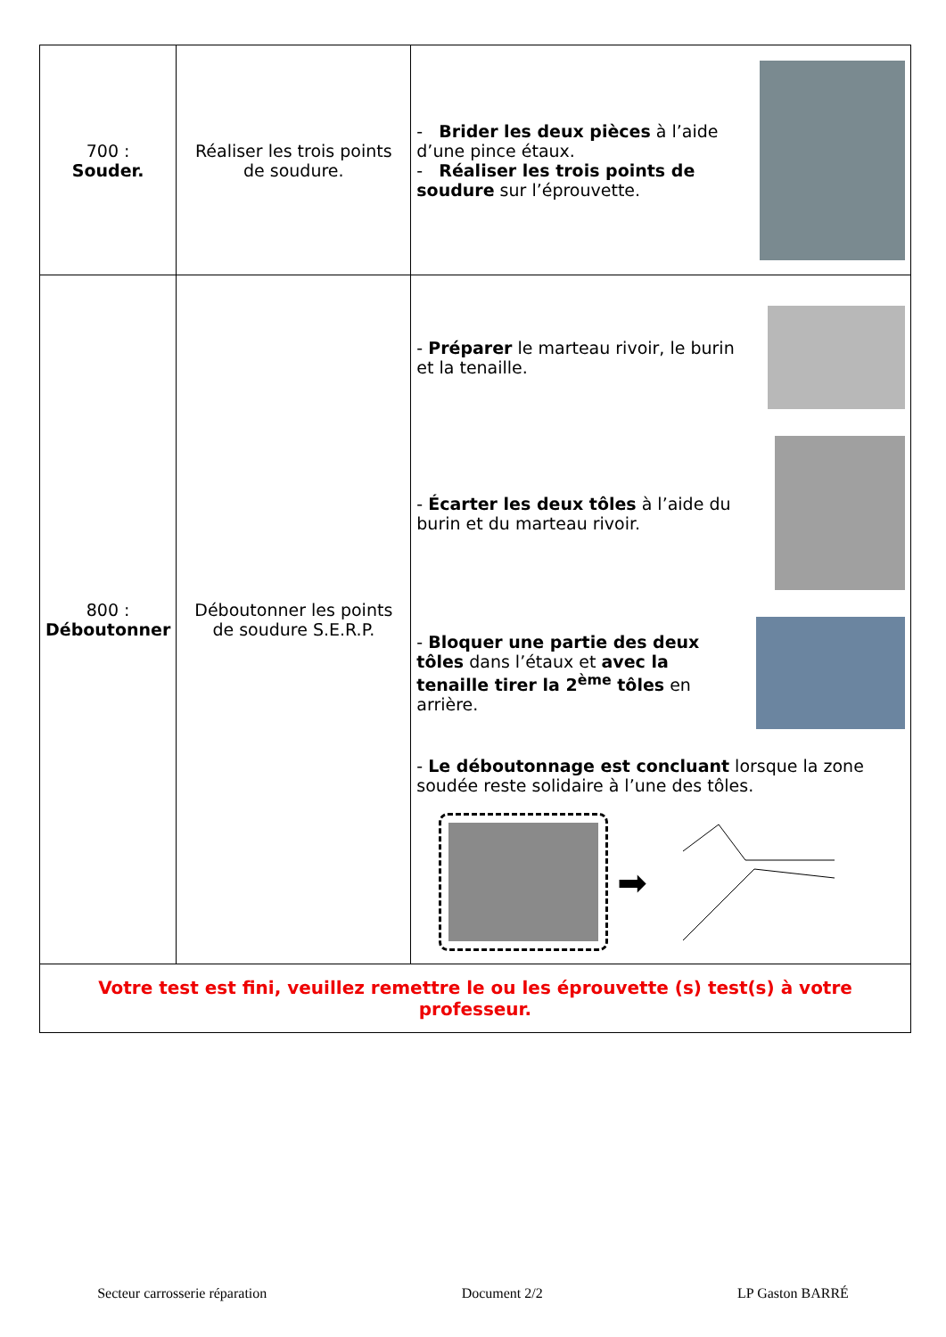| 700 : Souder. | Réaliser les trois points de soudure. | - Brider les deux pièces à l’aide d’une pince étaux. - Réaliser les trois points de soudure sur l’éprouvette. |
| 800 : Déboutonner | Déboutonner les points de soudure S.E.R.P. | - Préparer le marteau rivoir, le burin et la tenaille. - Écarter les deux tôles à l’aide du burin et du marteau rivoir. - Bloquer une partie des deux tôles dans l’étaux et avec la tenaille tirer la 2<sup>ème</sup> tôles en arrière. - Le déboutonnage est concluant lorsque la zone soudée reste solidaire à l’une des tôles. ➡ |
| Votre test est fini, veuillez remettre le ou les éprouvette (s) test(s) à votre professeur. | | |
Secteur carrosserie réparation Document 2/2 LP Gaston BARRÉ